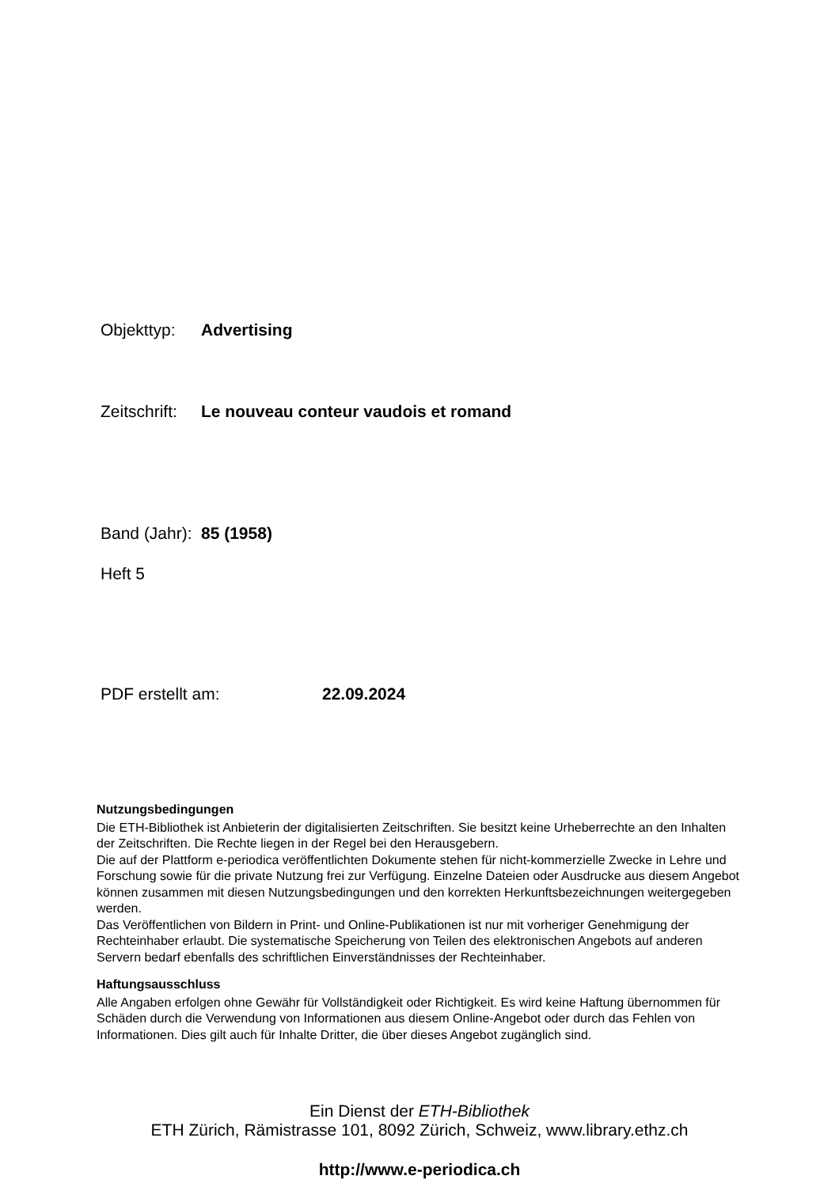Objekttyp: Advertising
Zeitschrift: Le nouveau conteur vaudois et romand
Band (Jahr): 85 (1958)
Heft 5
PDF erstellt am: 22.09.2024
Nutzungsbedingungen
Die ETH-Bibliothek ist Anbieterin der digitalisierten Zeitschriften. Sie besitzt keine Urheberrechte an den Inhalten der Zeitschriften. Die Rechte liegen in der Regel bei den Herausgebern.
Die auf der Plattform e-periodica veröffentlichten Dokumente stehen für nicht-kommerzielle Zwecke in Lehre und Forschung sowie für die private Nutzung frei zur Verfügung. Einzelne Dateien oder Ausdrucke aus diesem Angebot können zusammen mit diesen Nutzungsbedingungen und den korrekten Herkunftsbezeichnungen weitergegeben werden.
Das Veröffentlichen von Bildern in Print- und Online-Publikationen ist nur mit vorheriger Genehmigung der Rechteinhaber erlaubt. Die systematische Speicherung von Teilen des elektronischen Angebots auf anderen Servern bedarf ebenfalls des schriftlichen Einverständnisses der Rechteinhaber.
Haftungsausschluss
Alle Angaben erfolgen ohne Gewähr für Vollständigkeit oder Richtigkeit. Es wird keine Haftung übernommen für Schäden durch die Verwendung von Informationen aus diesem Online-Angebot oder durch das Fehlen von Informationen. Dies gilt auch für Inhalte Dritter, die über dieses Angebot zugänglich sind.
Ein Dienst der ETH-Bibliothek
ETH Zürich, Rämistrasse 101, 8092 Zürich, Schweiz, www.library.ethz.ch
http://www.e-periodica.ch